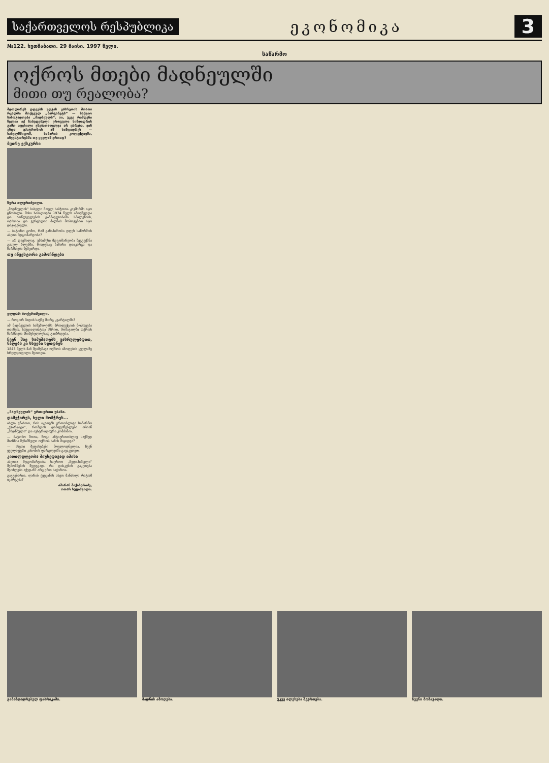საქართველოს რესპუბლიკა
ეკონომიკა
3
№122. ხუთშაბათი. 29 მაისი. 1997 წელი.
საწარმო
ოქროს მთები მადნეულში
მითი თუ რეალობა?
მდოლარეს დღეებს უდგას კაზრეთის მთათა რკალში მოქცეულ „მარგანეტს“ — საქციო საზოგადოება „მადნეულს“. აი, უკვე რამდენი წელია აქ ჩაბუდებული ერთგული სიმდიდრის გამო ატეხილი ვნებათაღელვა არ ცხრება. ვინ უნდა უპატრონოს ამ სიმდიდრეს — სახელმწიფომ, საზარის კოლექტივმა, ინვესტორებმა თუ ყველამ ერთად?
მცირე ექსკურსი
ზურა ილურიძეილი.
„მადნეულის“ სახელი მთელ საბჭოთა კავშირში იყო ცნობილი. მისი საბადოები 1974 წელს ამოქმედდა და ათწლეულების განმავლობაში სპილენძის, ოქროსა და ვერცხლის მადნის მოპოვებით იყო დაკავებული.
— ბატონო გოჩო, რამ განაპირობა დღეს საწარმოს ასეთი მდგომარეობა?
— არ დავმალავ, უმძიმესი მდგომარეობა შეგვექმნა გასულ წლებში, როდესაც ბაზარი დაიკარგა და წარმოება შემცირდა.
თუ ინვესტორი გამოჩნდება
ელდარ ბოქერიშვილი.
— როგორ მიდის საქმე მორგ კვარტალში?
ამ მადნეულის სამუშაოებმა პროდუქციის მოპოვება დაიწყო. სპეციალისტთა აზრით, მომავალში ოქროს წარმოება მნიშვნელოვნად გაიზრდება.
ჩვენ შაე სამუშაოებს ვასრულებდით, ნაღებს კი სხვები ხდიდნენ
1843 წელს მან შეიმუშავა ოქროს ამოღების ყველაზე სრულყოფილი მეთოდი.
„მადნეულის“ ერთ-ერთი უბანი.
დამეჭირეს, ხელი მომჭრეს...
ახლა ვნახოთ, რას აკეთებს ერთობლივი საწარმო „ქვარციტი“, რომლის დამფუძნებლები არიან „მადნეული“ და ავსტრალიური კომპანია.
— ბატონო შოთა, ზოგს ანტიერთობლივ საქმედ მიაჩნია შენიშნული ოქროს ხაზის მიყიდვა?
— ასეთი შეფასებები მოულოდნელია. ჩვენ ყველაფერი კანონის ფარგლებში გავაკეთეთ.
კითილდღეობა მიუხედავად იმისა
ასეთია მდგომარეობა საერთო „ზედაპირული“ შემოწმების შედეგად. რა დასკვნის გაკეთება შეიძლება აქედან? არც ერთ საჭიროა.
გაუგებარია, ღარიბ ქვეყანას ასეთ მანძილს რატომ იკარგება?
ამირან მიქაბერიძე,
ოთარ ხუციშვილი.
გამამდიდრებელ ფაბრიკაში. მადნის ამოღება. უკვე ილესება შეერთება. ჩვენი მომავალი.